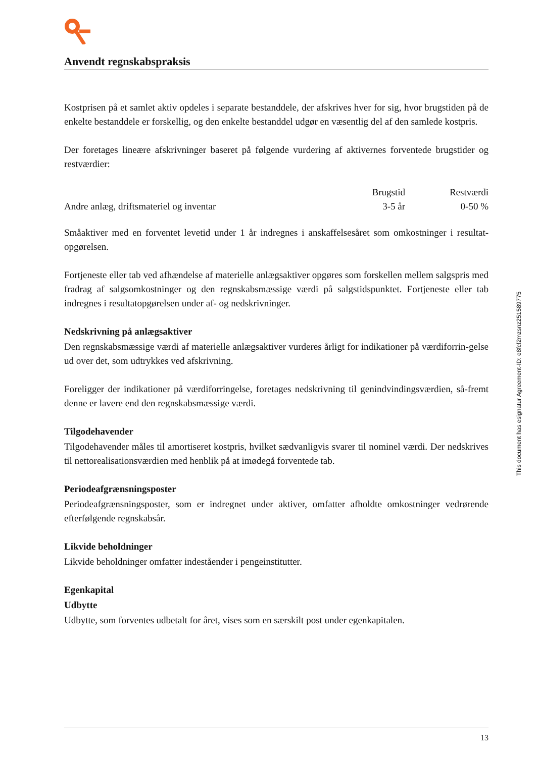Anvendt regnskabspraksis
Kostprisen på et samlet aktiv opdeles i separate bestanddele, der afskrives hver for sig, hvor brugstiden på de enkelte bestanddele er forskellig, og den enkelte bestanddel udgør en væsentlig del af den samlede kostpris.
Der foretages lineære afskrivninger baseret på følgende vurdering af aktivernes forventede brugstider og restværdier:
| | Brugstid | Restværdi |
| --- | --- | --- |
| Andre anlæg, driftsmateriel og inventar | 3-5 år | 0-50 % |
Småaktiver med en forventet levetid under 1 år indregnes i anskaffelsesåret som omkostninger i resultat-opgørelsen.
Fortjeneste eller tab ved afhændelse af materielle anlægsaktiver opgøres som forskellen mellem salgspris med fradrag af salgsomkostninger og den regnskabsmæssige værdi på salgstidspunktet. Fortjeneste eller tab indregnes i resultatopgørelsen under af- og nedskrivninger.
Nedskrivning på anlægsaktiver
Den regnskabsmæssige værdi af materielle anlægsaktiver vurderes årligt for indikationer på værdiforrin-gelse ud over det, som udtrykkes ved afskrivning.
Foreligger der indikationer på værdiforringelse, foretages nedskrivning til genindvindingsværdien, så-fremt denne er lavere end den regnskabsmæssige værdi.
Tilgodehavender
Tilgodehavender måles til amortiseret kostpris, hvilket sædvanligvis svarer til nominel værdi. Der nedskrives til nettorealisationsværdien med henblik på at imødegå forventede tab.
Periodeafgrænsningsposter
Periodeafgrænsningsposter, som er indregnet under aktiver, omfatter afholdte omkostninger vedrørende efterfølgende regnskabsår.
Likvide beholdninger
Likvide beholdninger omfatter indeståender i pengeinstitutter.
Egenkapital
Udbytte
Udbytte, som forventes udbetalt for året, vises som en særskilt post under egenkapitalen.
This document has esignatur Agreement-ID: e8fcf2mzsnz251589775
13